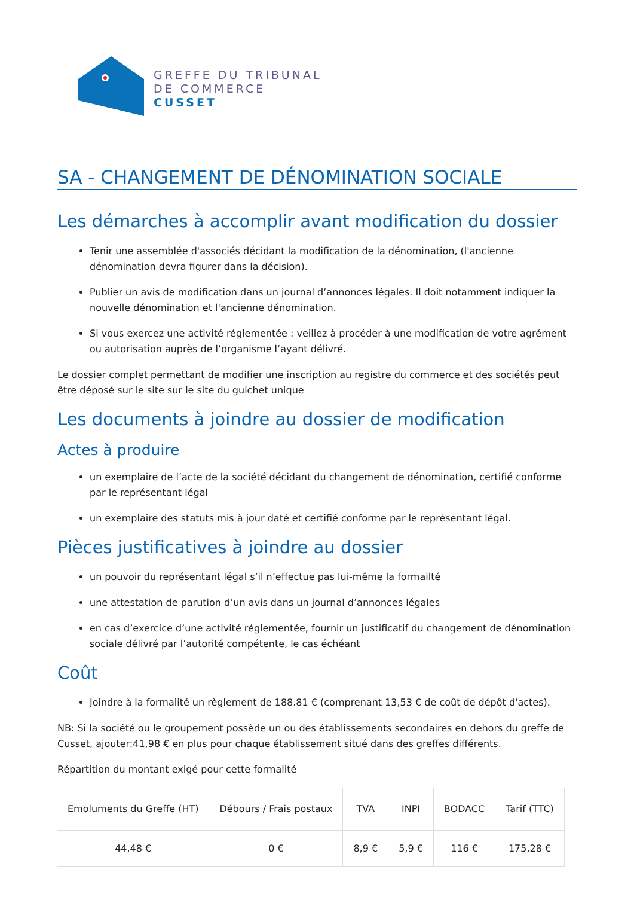GREFFE DU TRIBUNAL
DE COMMERCE
CUSSET
SA - CHANGEMENT DE DÉNOMINATION SOCIALE
Les démarches à accomplir avant modification du dossier
Tenir une assemblée d'associés décidant la modification de la dénomination, (l'ancienne dénomination devra figurer dans la décision).
Publier un avis de modification dans un journal d’annonces légales. Il doit notamment indiquer la nouvelle dénomination et l'ancienne dénomination.
Si vous exercez une activité réglementée : veillez à procéder à une modification de votre agrément ou autorisation auprès de l’organisme l’ayant délivré.
Le dossier complet permettant de modifier une inscription au registre du commerce et des sociétés peut être déposé sur le site sur le site du guichet unique
Les documents à joindre au dossier de modification
Actes à produire
un exemplaire de l’acte de la société décidant du changement de dénomination, certifié conforme par le représentant légal
un exemplaire des statuts mis à jour daté et certifié conforme par le représentant légal.
Pièces justificatives à joindre au dossier
un pouvoir du représentant légal s’il n’effectue pas lui-même la formailté
une attestation de parution d’un avis dans un journal d’annonces légales
en cas d’exercice d’une activité réglementée, fournir un justificatif du changement de dénomination sociale délivré par l’autorité compétente, le cas échéant
Coût
Joindre à la formalité un règlement de 188.81 € (comprenant 13,53 € de coût de dépôt d'actes).
NB: Si la société ou le groupement possède un ou des établissements secondaires en dehors du greffe de Cusset, ajouter:41,98 € en plus pour chaque établissement situé dans des greffes différents.
Répartition du montant exigé pour cette formalité
| Emoluments du Greffe (HT) | Débours / Frais postaux | TVA | INPI | BODACC | Tarif (TTC) |
| --- | --- | --- | --- | --- | --- |
| 44,48 € | 0 € | 8,9 € | 5,9 € | 116 € | 175,28 € |